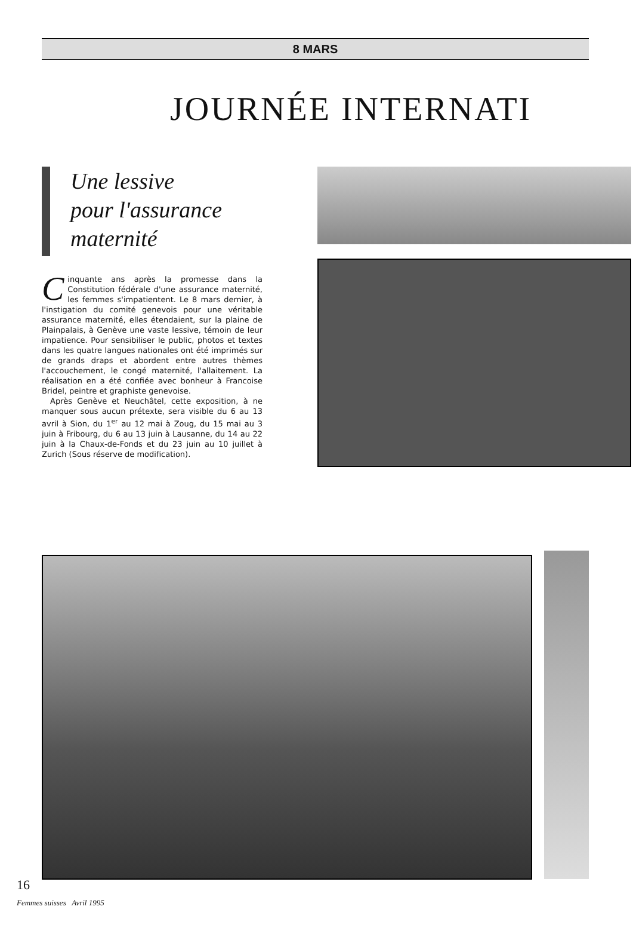8 MARS
JOURNÉE INTERNATI
Une lessive
pour l'assurance
maternité
Cinquante ans après la promesse dans la Constitution fédérale d'une assurance maternité, les femmes s'impatientent. Le 8 mars dernier, à l'instigation du comité genevois pour une véritable assurance maternité, elles étendaient, sur la plaine de Plainpalais, à Genève une vaste lessive, témoin de leur impatience. Pour sensibiliser le public, photos et textes dans les quatre langues nationales ont été imprimés sur de grands draps et abordent entre autres thèmes l'accouchement, le congé maternité, l'allaitement. La réalisation en a été confiée avec bonheur à Francoise Bridel, peintre et graphiste genevoise.
Après Genève et Neuchâtel, cette exposition, à ne manquer sous aucun prétexte, sera visible du 6 au 13 avril à Sion, du 1<sup>er</sup> au 12 mai à Zoug, du 15 mai au 3 juin à Fribourg, du 6 au 13 juin à Lausanne, du 14 au 22 juin à la Chaux-de-Fonds et du 23 juin au 10 juillet à Zurich (Sous réserve de modification).
16
Femmes suisses Avril 1995